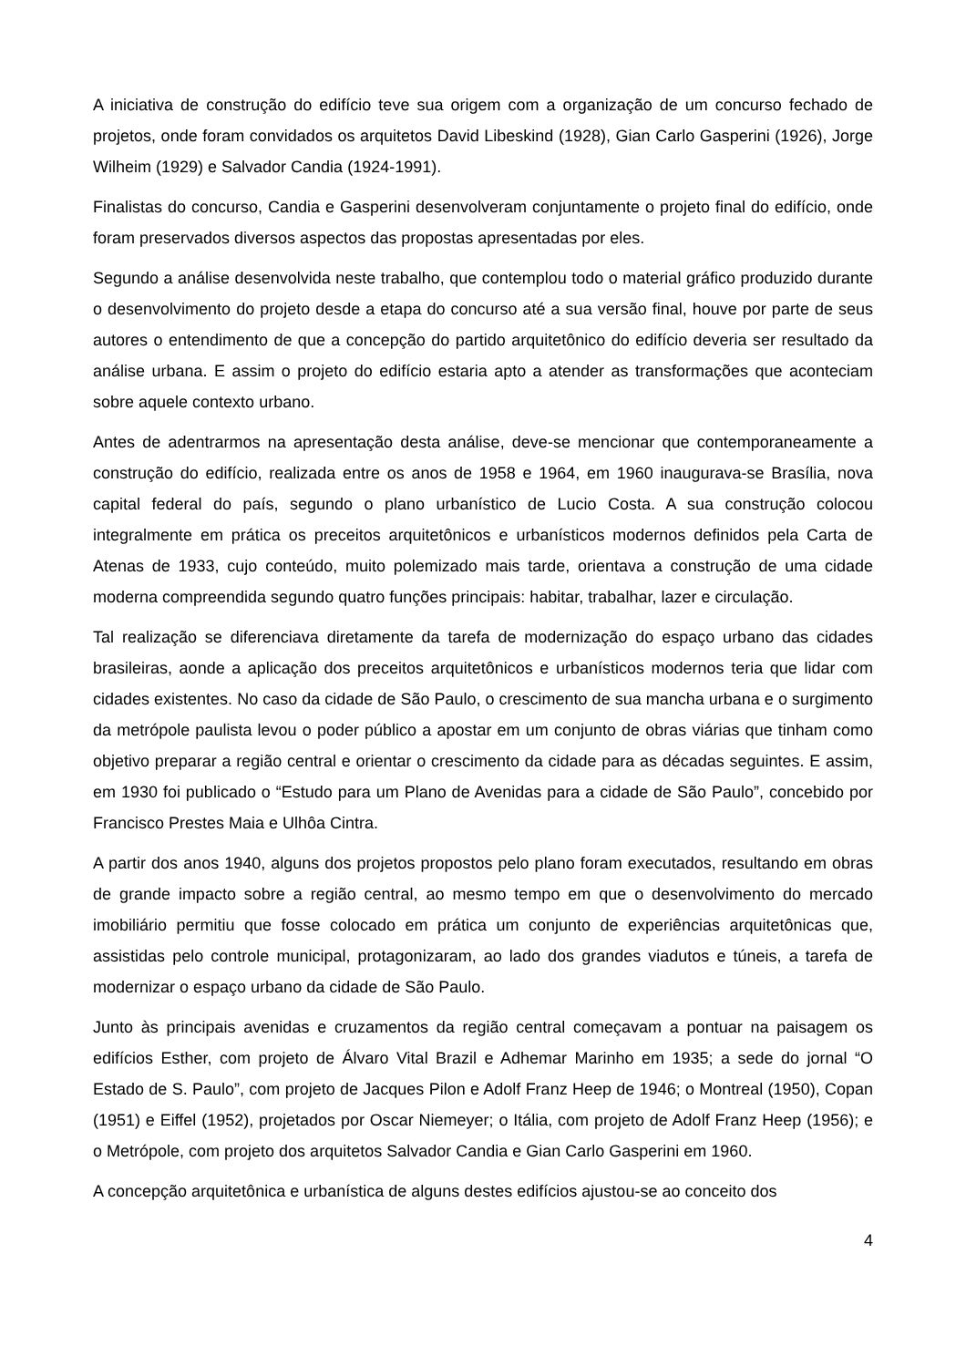A iniciativa de construção do edifício teve sua origem com a organização de um concurso fechado de projetos, onde foram convidados os arquitetos David Libeskind (1928), Gian Carlo Gasperini (1926), Jorge Wilheim (1929) e Salvador Candia (1924-1991).
Finalistas do concurso, Candia e Gasperini desenvolveram conjuntamente o projeto final do edifício, onde foram preservados diversos aspectos das propostas apresentadas por eles.
Segundo a análise desenvolvida neste trabalho, que contemplou todo o material gráfico produzido durante o desenvolvimento do projeto desde a etapa do concurso até a sua versão final, houve por parte de seus autores o entendimento de que a concepção do partido arquitetônico do edifício deveria ser resultado da análise urbana. E assim o projeto do edifício estaria apto a atender as transformações que aconteciam sobre aquele contexto urbano.
Antes de adentrarmos na apresentação desta análise, deve-se mencionar que contemporaneamente a construção do edifício, realizada entre os anos de 1958 e 1964, em 1960 inaugurava-se Brasília, nova capital federal do país, segundo o plano urbanístico de Lucio Costa. A sua construção colocou integralmente em prática os preceitos arquitetônicos e urbanísticos modernos definidos pela Carta de Atenas de 1933, cujo conteúdo, muito polemizado mais tarde, orientava a construção de uma cidade moderna compreendida segundo quatro funções principais: habitar, trabalhar, lazer e circulação.
Tal realização se diferenciava diretamente da tarefa de modernização do espaço urbano das cidades brasileiras, aonde a aplicação dos preceitos arquitetônicos e urbanísticos modernos teria que lidar com cidades existentes. No caso da cidade de São Paulo, o crescimento de sua mancha urbana e o surgimento da metrópole paulista levou o poder público a apostar em um conjunto de obras viárias que tinham como objetivo preparar a região central e orientar o crescimento da cidade para as décadas seguintes. E assim, em 1930 foi publicado o “Estudo para um Plano de Avenidas para a cidade de São Paulo”, concebido por Francisco Prestes Maia e Ulhôa Cintra.
A partir dos anos 1940, alguns dos projetos propostos pelo plano foram executados, resultando em obras de grande impacto sobre a região central, ao mesmo tempo em que o desenvolvimento do mercado imobiliário permitiu que fosse colocado em prática um conjunto de experiências arquitetônicas que, assistidas pelo controle municipal, protagonizaram, ao lado dos grandes viadutos e túneis, a tarefa de modernizar o espaço urbano da cidade de São Paulo.
Junto às principais avenidas e cruzamentos da região central começavam a pontuar na paisagem os edifícios Esther, com projeto de Álvaro Vital Brazil e Adhemar Marinho em 1935; a sede do jornal “O Estado de S. Paulo”, com projeto de Jacques Pilon e Adolf Franz Heep de 1946; o Montreal (1950), Copan (1951) e Eiffel (1952), projetados por Oscar Niemeyer; o Itália, com projeto de Adolf Franz Heep (1956); e o Metrópole, com projeto dos arquitetos Salvador Candia e Gian Carlo Gasperini em 1960.
A concepção arquitetônica e urbanística de alguns destes edifícios ajustou-se ao conceito dos
4